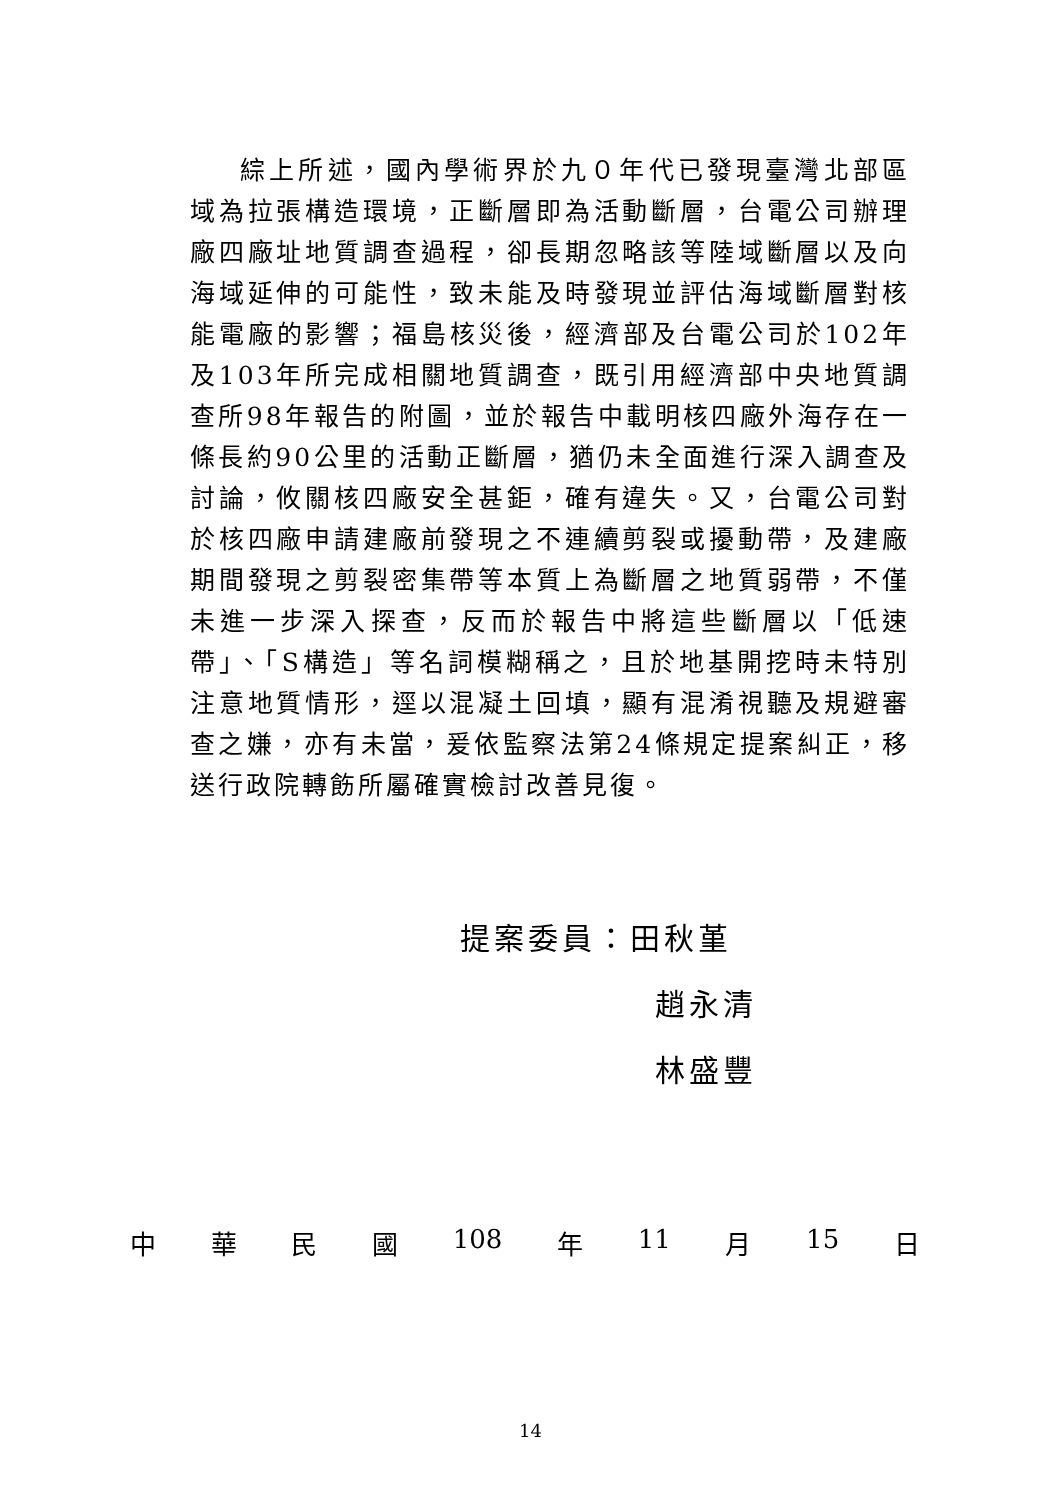綜上所述，國內學術界於九０年代已發現臺灣北部區域為拉張構造環境，正斷層即為活動斷層，台電公司辦理廠四廠址地質調查過程，卻長期忽略該等陸域斷層以及向海域延伸的可能性，致未能及時發現並評估海域斷層對核能電廠的影響；福島核災後，經濟部及台電公司於102年及103年所完成相關地質調查，既引用經濟部中央地質調查所98年報告的附圖，並於報告中載明核四廠外海存在一條長約90公里的活動正斷層，猶仍未全面進行深入調查及討論，攸關核四廠安全甚鉅，確有違失。又，台電公司對於核四廠申請建廠前發現之不連續剪裂或擾動帶，及建廠期間發現之剪裂密集帶等本質上為斷層之地質弱帶，不僅未進一步深入探查，反而於報告中將這些斷層以「低速帶」、「S構造」等名詞模糊稱之，且於地基開挖時未特別注意地質情形，逕以混凝土回填，顯有混淆視聽及規避審查之嫌，亦有未當，爰依監察法第24條規定提案糾正，移送行政院轉飭所屬確實檢討改善見復。
提案委員：田秋堇
趙永清
林盛豐
中 華 民 國 108 年 11 月 15 日
14